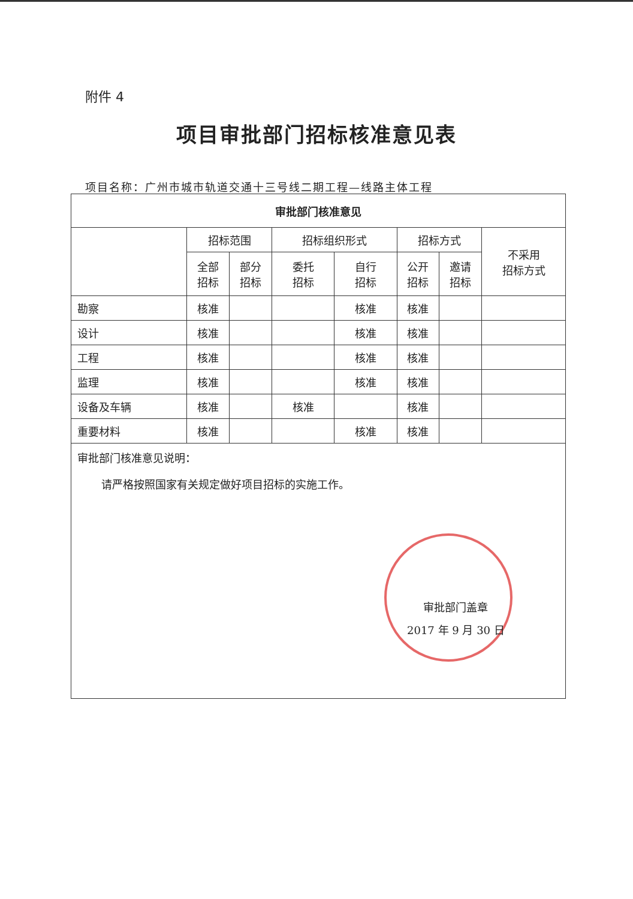附件 4
项目审批部门招标核准意见表
项目名称：广州市城市轨道交通十三号线二期工程—线路主体工程
| 审批部门核准意见 | | | | | | | |
| --- | --- | --- | --- | --- | --- | --- | --- |
| | 招标范围 | | 招标组织形式 | | 招标方式 | | 不采用 招标方式 |
| | 全部 招标 | 部分 招标 | 委托 招标 | 自行 招标 | 公开 招标 | 邀请 招标 | |
| 勘察 | 核准 | | | 核准 | 核准 | | |
| 设计 | 核准 | | | 核准 | 核准 | | |
| 工程 | 核准 | | | 核准 | 核准 | | |
| 监理 | 核准 | | | 核准 | 核准 | | |
| 设备及车辆 | 核准 | | 核准 | | 核准 | | |
| 重要材料 | 核准 | | | 核准 | 核准 | | |
| 审批部门核准意见说明： 请严格按照国家有关规定做好项目招标的实施工作。 审批部门盖章 2017 年 9 月 30 日 | | | | | | | |